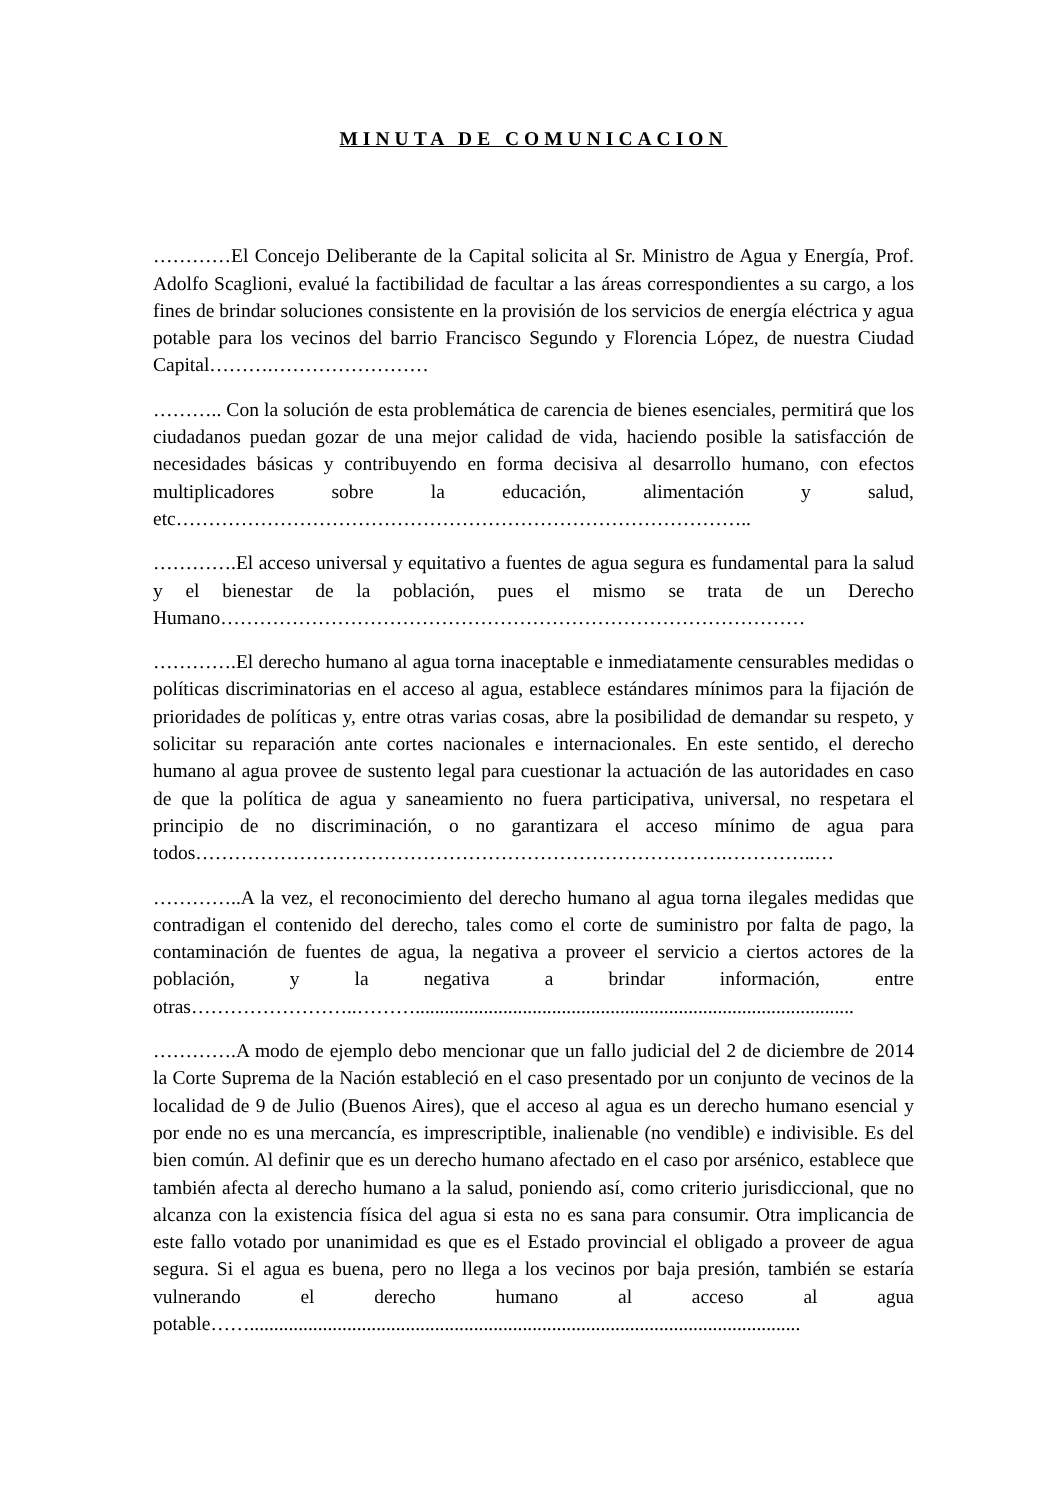MINUTA DE COMUNICACION
…………El Concejo Deliberante de la Capital solicita al Sr. Ministro de Agua y Energía, Prof. Adolfo Scaglioni, evalué la factibilidad de facultar a las áreas correspondientes a su cargo, a los fines de brindar soluciones consistente en la provisión de los servicios de energía eléctrica y agua potable para los vecinos del barrio Francisco Segundo y Florencia López, de nuestra Ciudad Capital……….……………………
……….. Con la solución de esta problemática de carencia de bienes esenciales, permitirá que los ciudadanos puedan gozar de una mejor calidad de vida, haciendo posible la satisfacción de necesidades básicas y contribuyendo en forma decisiva al desarrollo humano, con efectos multiplicadores sobre la educación, alimentación y salud, etc……………………………………………………………………………..
………….El acceso universal y equitativo a fuentes de agua segura es fundamental para la salud y el bienestar de la población, pues el mismo se trata de un Derecho Humano………………………………………………………………………………
………….El derecho humano al agua torna inaceptable e inmediatamente censurables medidas o políticas discriminatorias en el acceso al agua, establece estándares mínimos para la fijación de prioridades de políticas y, entre otras varias cosas, abre la posibilidad de demandar su respeto, y solicitar su reparación ante cortes nacionales e internacionales. En este sentido, el derecho humano al agua provee de sustento legal para cuestionar la actuación de las autoridades en caso de que la política de agua y saneamiento no fuera participativa, universal, no respetara el principio de no discriminación, o no garantizara el acceso mínimo de agua para todos……………………………………………………………………….…………..…
…………..A la vez, el reconocimiento del derecho humano al agua torna ilegales medidas que contradigan el contenido del derecho, tales como el corte de suministro por falta de pago, la contaminación de fuentes de agua, la negativa a proveer el servicio a ciertos actores de la población, y la negativa a brindar información, entre otras……………………..………..........................................................................................
………….A modo de ejemplo debo mencionar que un fallo judicial del 2 de diciembre de 2014 la Corte Suprema de la Nación estableció en el caso presentado por un conjunto de vecinos de la localidad de 9 de Julio (Buenos Aires), que el acceso al agua es un derecho humano esencial y por ende no es una mercancía, es imprescriptible, inalienable (no vendible) e indivisible. Es del bien común. Al definir que es un derecho humano afectado en el caso por arsénico, establece que también afecta al derecho humano a la salud, poniendo así, como criterio jurisdiccional, que no alcanza con la existencia física del agua si esta no es sana para consumir. Otra implicancia de este fallo votado por unanimidad es que es el Estado provincial el obligado a proveer de agua segura. Si el agua es buena, pero no llega a los vecinos por baja presión, también se estaría vulnerando el derecho humano al acceso al agua potable…….................................................................................................................